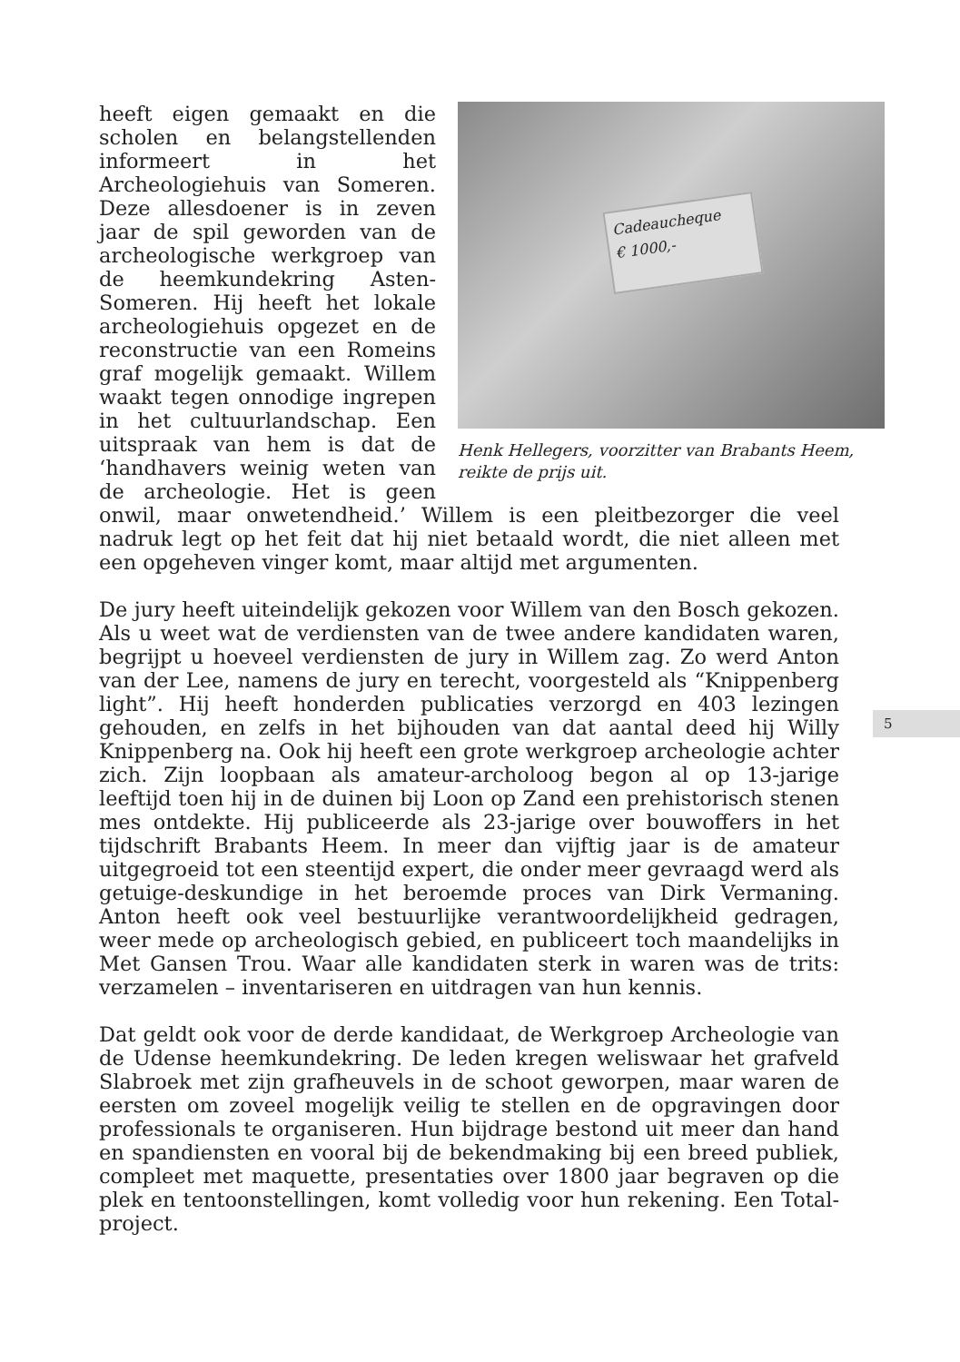Cadeaucheque
€ 1000,-
Henk Hellegers, voorzitter van Brabants Heem, reikte de prijs uit.
heeft eigen gemaakt en die scholen en belangstellenden informeert in het Archeologiehuis van Someren. Deze allesdoener is in zeven jaar de spil geworden van de archeologische werkgroep van de heemkundekring Asten-Someren. Hij heeft het lokale archeologiehuis opgezet en de reconstructie van een Romeins graf mogelijk gemaakt. Willem waakt tegen onnodige ingrepen in het cultuurlandschap. Een uitspraak van hem is dat de ‘handhavers weinig weten van de archeologie. Het is geen onwil, maar onwetendheid.’ Willem is een pleitbezorger die veel nadruk legt op het feit dat hij niet betaald wordt, die niet alleen met een opgeheven vinger komt, maar altijd met argumenten.
De jury heeft uiteindelijk gekozen voor Willem van den Bosch gekozen. Als u weet wat de verdiensten van de twee andere kandidaten waren, begrijpt u hoeveel verdiensten de jury in Willem zag. Zo werd Anton van der Lee, namens de jury en terecht, voorgesteld als “Knippenberg light”. Hij heeft honderden publicaties verzorgd en 403 lezingen gehouden, en zelfs in het bijhouden van dat aantal deed hij Willy Knippenberg na. Ook hij heeft een grote werkgroep archeologie achter zich. Zijn loopbaan als amateur-archoloog begon al op 13-jarige leeftijd toen hij in de duinen bij Loon op Zand een prehistorisch stenen mes ontdekte. Hij publiceerde als 23-jarige over bouwoffers in het tijdschrift Brabants Heem. In meer dan vijftig jaar is de amateur uitgegroeid tot een steentijd expert, die onder meer gevraagd werd als getuige-deskundige in het beroemde proces van Dirk Vermaning. Anton heeft ook veel bestuurlijke verantwoordelijkheid gedragen, weer mede op archeologisch gebied, en publiceert toch maandelijks in Met Gansen Trou. Waar alle kandidaten sterk in waren was de trits: verzamelen – inventariseren en uitdragen van hun kennis.
Dat geldt ook voor de derde kandidaat, de Werkgroep Archeologie van de Udense heemkundekring. De leden kregen weliswaar het grafveld Slabroek met zijn grafheuvels in de schoot geworpen, maar waren de eersten om zoveel mogelijk veilig te stellen en de opgravingen door professionals te organiseren. Hun bijdrage bestond uit meer dan hand en spandiensten en vooral bij de bekendmaking bij een breed publiek, compleet met maquette, presentaties over 1800 jaar begraven op die plek en tentoonstellingen, komt volledig voor hun rekening. Een Total-project.
5